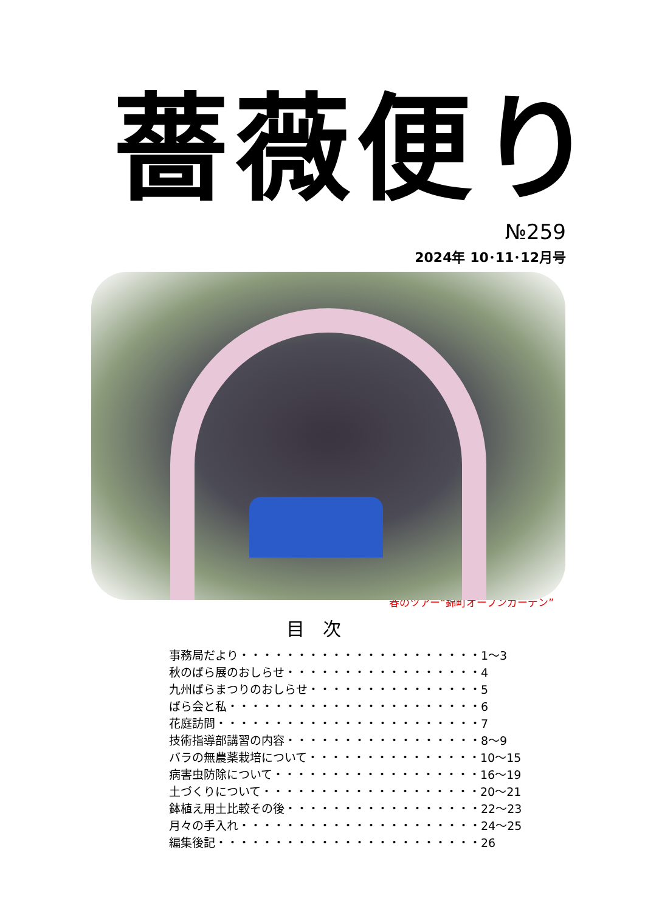薔薇便り
№259
2024年 10･11･12月号
春のツアー“錦町オープンガーデン”
目次
事務局だより・・・・・・・・・・・・・・・・・・・・・1～3
秋のばら展のおしらせ・・・・・・・・・・・・・・・・・4
九州ばらまつりのおしらせ・・・・・・・・・・・・・・・5
ばら会と私・・・・・・・・・・・・・・・・・・・・・・6
花庭訪問・・・・・・・・・・・・・・・・・・・・・・・7
技術指導部講習の内容・・・・・・・・・・・・・・・・・8～9
バラの無農薬栽培について・・・・・・・・・・・・・・・10～15
病害虫防除について・・・・・・・・・・・・・・・・・・16～19
土づくりについて・・・・・・・・・・・・・・・・・・・20～21
鉢植え用土比較その後・・・・・・・・・・・・・・・・・22～23
月々の手入れ・・・・・・・・・・・・・・・・・・・・・24～25
編集後記・・・・・・・・・・・・・・・・・・・・・・・26